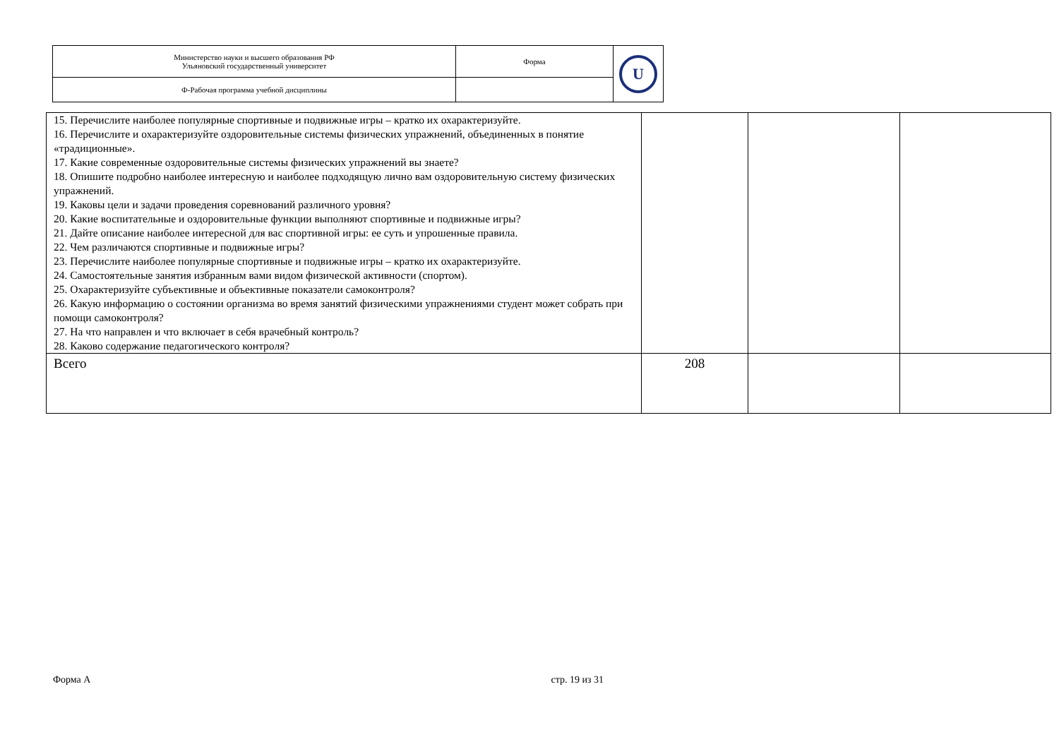| Министерство науки и высшего образования РФ Ульяновский государственный университет | Форма | U |
| Ф-Рабочая программа учебной дисциплины | | |
| 15. Перечислите наиболее популярные спортивные и подвижные игры – кратко их охарактеризуйте. 16. Перечислите и охарактеризуйте оздоровительные системы физических упражнений, объединенных в понятие «традиционные». 17. Какие современные оздоровительные системы физических упражнений вы знаете? 18. Опишите подробно наиболее интересную и наиболее подходящую лично вам оздоровительную систему физических упражнений. 19. Каковы цели и задачи проведения соревнований различного уровня? 20. Какие воспитательные и оздоровительные функции выполняют спортивные и подвижные игры? 21. Дайте описание наиболее интересной для вас спортивной игры: ее суть и упрошенные правила. 22. Чем различаются спортивные и подвижные игры? 23. Перечислите наиболее популярные спортивные и подвижные игры – кратко их охарактеризуйте. 24. Самостоятельные занятия избранным вами видом физической активности (спортом). 25. Охарактеризуйте субъективные и объективные показатели самоконтроля? 26. Какую информацию о состоянии организма во время занятий физическими упражнениями студент может собрать при помощи самоконтроля? 27. На что направлен и что включает в себя врачебный контроль? 28. Каково содержание педагогического контроля? | | | |
| Всего | 208 | | |
Форма А стр. 19 из 31